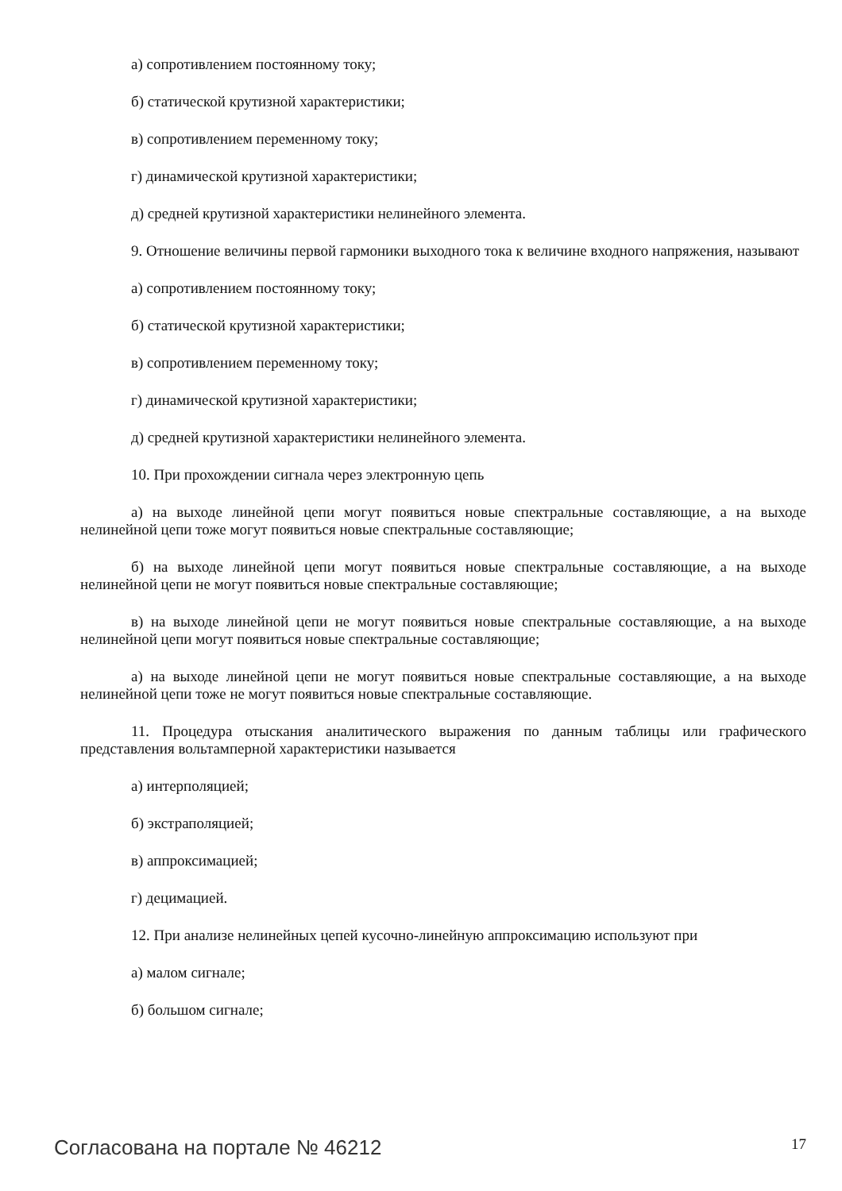а) сопротивлением постоянному току;
б) статической крутизной характеристики;
в) сопротивлением переменному току;
г) динамической крутизной характеристики;
д) средней крутизной характеристики нелинейного элемента.
9. Отношение величины первой гармоники выходного тока к величине входного напряжения, называют
а) сопротивлением постоянному току;
б) статической крутизной характеристики;
в) сопротивлением переменному току;
г) динамической крутизной характеристики;
д) средней крутизной характеристики нелинейного элемента.
10. При прохождении сигнала через электронную цепь
а) на выходе линейной цепи могут появиться новые спектральные составляющие, а на выходе нелинейной цепи тоже могут появиться новые спектральные составляющие;
б) на выходе линейной цепи могут появиться новые спектральные составляющие, а на выходе нелинейной цепи не могут появиться новые спектральные составляющие;
в) на выходе линейной цепи не могут появиться новые спектральные составляющие, а на выходе нелинейной цепи могут появиться новые спектральные составляющие;
а) на выходе линейной цепи не могут появиться новые спектральные составляющие, а на выходе нелинейной цепи тоже не могут появиться новые спектральные составляющие.
11. Процедура отыскания аналитического выражения по данным таблицы или графического представления вольтамперной характеристики называется
а) интерполяцией;
б) экстраполяцией;
в) аппроксимацией;
г) децимацией.
12. При анализе нелинейных цепей кусочно-линейную аппроксимацию используют при
а) малом сигнале;
б) большом сигнале;
Согласована на портале № 46212 17